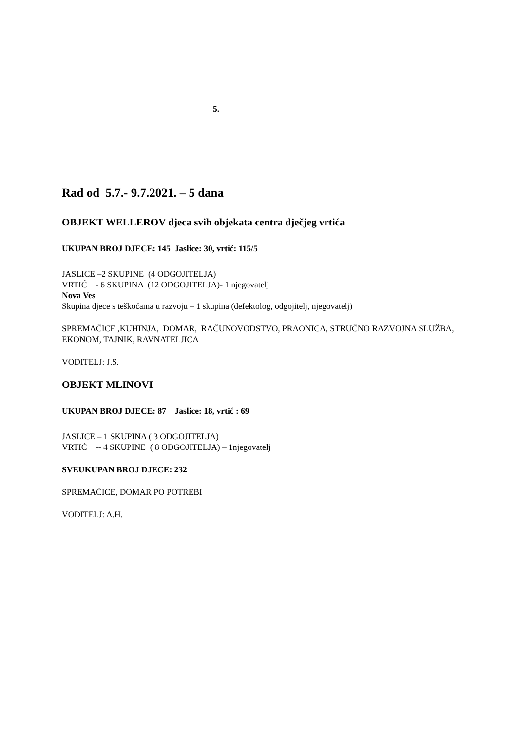5.
Rad od 5.7.- 9.7.2021. – 5 dana
OBJEKT WELLEROV djeca svih objekata centra dječjeg vrtića
UKUPAN BROJ DJECE: 145 Jaslice: 30, vrtić: 115/5
JASLICE –2 SKUPINE (4 ODGOJITELJA)
VRTIĆ - 6 SKUPINA (12 ODGOJITELJA)- 1 njegovatelj
Nova Ves
Skupina djece s teškoćama u razvoju – 1 skupina (defektolog, odgojitelj, njegovatelj)
SPREMAČICE ,KUHINJA, DOMAR, RAČUNOVODSTVO, PRAONICA, STRUČNO RAZVOJNA SLUŽBA, EKONOM, TAJNIK, RAVNATELJICA
VODITELJ: J.S.
OBJEKT MLINOVI
UKUPAN BROJ DJECE: 87 Jaslice: 18, vrtić : 69
JASLICE – 1 SKUPINA ( 3 ODGOJITELJA)
VRTIĆ -- 4 SKUPINE ( 8 ODGOJITELJA) – 1njegovatelj
SVEUKUPAN BROJ DJECE: 232
SPREMAČICE, DOMAR PO POTREBI
VODITELJ: A.H.